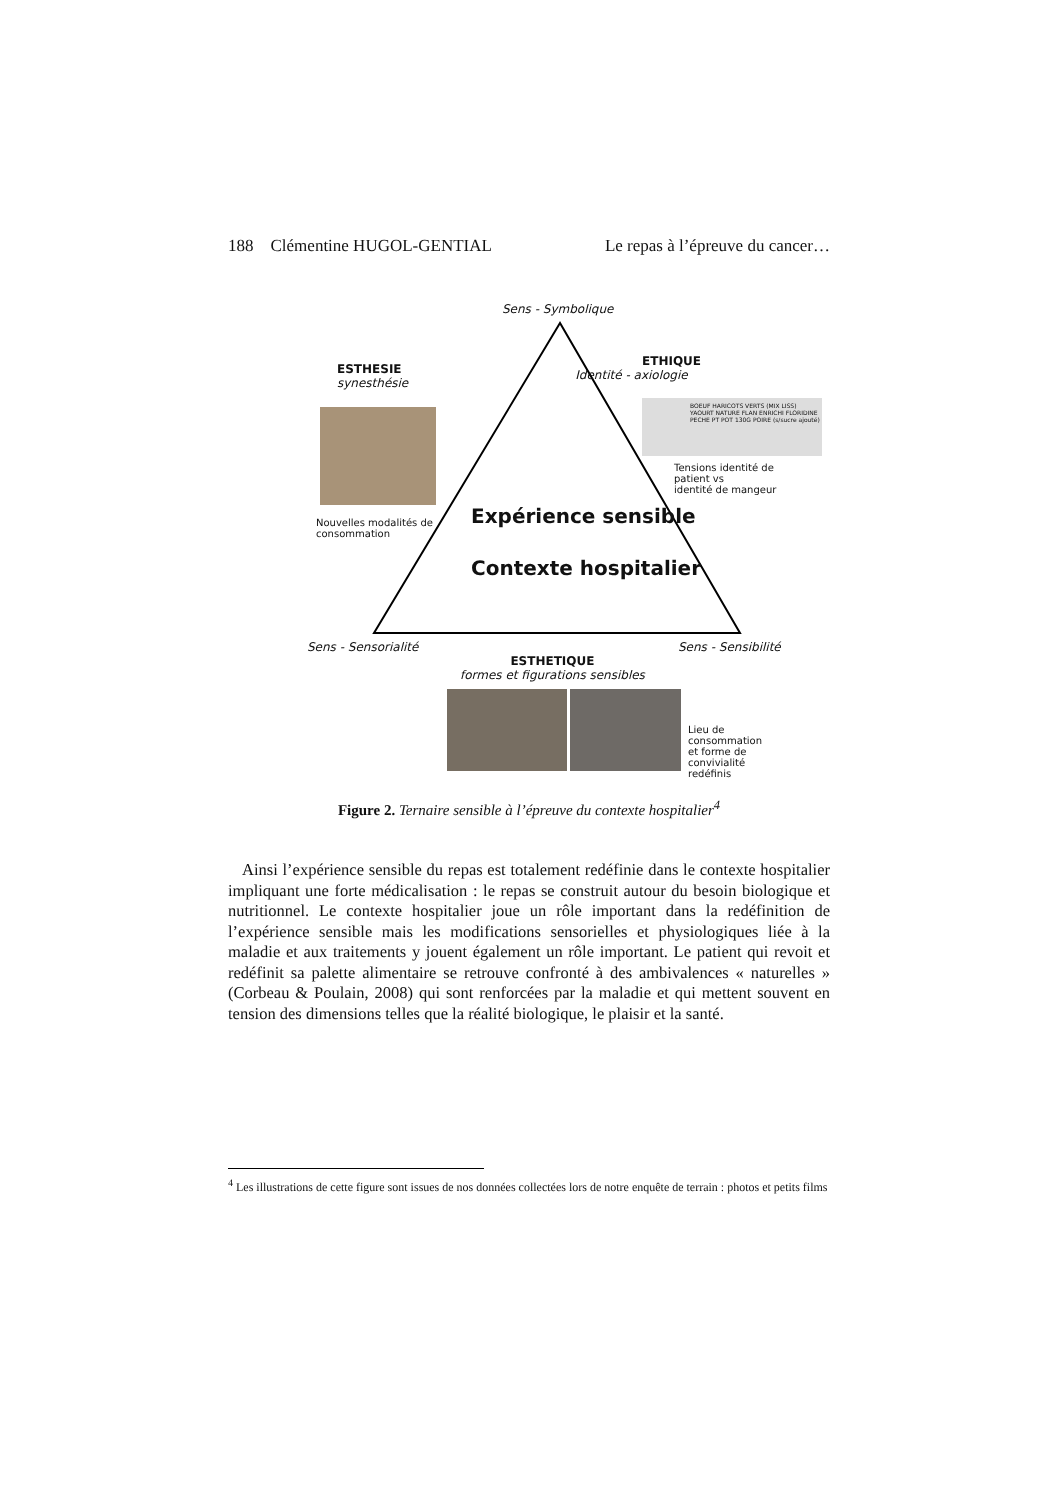188 Clémentine HUGOL-GENTIAL Le repas à l’épreuve du cancer…
Sens - Symbolique
ESTHESIE
synesthésie
Nouvelles modalités de
consommation
ETHIQUE
Identité - axiologie
BOEUF HARICOTS VERTS (MIX LISS) YAOURT NATURE FLAN ENRICHI FLORIDINE PECHE PT POT 130G POIRE (s/sucre ajouté)
Tensions identité de patient vs
identité de mangeur
Expérience sensible
Contexte hospitalier
Sens - Sensorialité Sens - Sensibilité
ESTHETIQUE
formes et figurations sensibles
Lieu de consommation
et forme de convivialité
redéfinis
Figure 2. Ternaire sensible à l’épreuve du contexte hospitalier<sup>4</sup>
Ainsi l’expérience sensible du repas est totalement redéfinie dans le contexte hospitalier impliquant une forte médicalisation : le repas se construit autour du besoin biologique et nutritionnel. Le contexte hospitalier joue un rôle important dans la redéfinition de l’expérience sensible mais les modifications sensorielles et physiologiques liée à la maladie et aux traitements y jouent également un rôle important. Le patient qui revoit et redéfinit sa palette alimentaire se retrouve confronté à des ambivalences « naturelles » (Corbeau & Poulain, 2008) qui sont renforcées par la maladie et qui mettent souvent en tension des dimensions telles que la réalité biologique, le plaisir et la santé.
<sup>4</sup> Les illustrations de cette figure sont issues de nos données collectées lors de notre enquête de terrain : photos et petits films